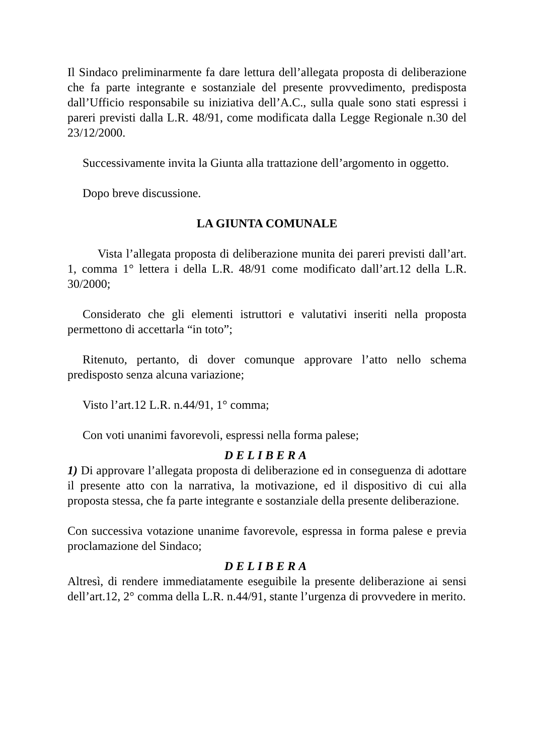Il Sindaco preliminarmente fa dare lettura dell’allegata proposta di deliberazione che fa parte integrante e sostanziale del presente provvedimento, predisposta dall’Ufficio responsabile su iniziativa dell’A.C., sulla quale sono stati espressi i pareri previsti dalla L.R. 48/91, come modificata dalla Legge Regionale n.30 del 23/12/2000.
Successivamente invita la Giunta alla trattazione dell’argomento in oggetto.
Dopo breve discussione.
LA GIUNTA COMUNALE
Vista l’allegata proposta di deliberazione munita dei pareri previsti dall’art. 1, comma 1° lettera i della L.R. 48/91 come modificato dall’art.12 della L.R. 30/2000;
Considerato che gli elementi istruttori e valutativi inseriti nella proposta permettono di accettarla “in toto”;
Ritenuto, pertanto, di dover comunque approvare l’atto nello schema predisposto senza alcuna variazione;
Visto l’art.12 L.R. n.44/91, 1° comma;
Con voti unanimi favorevoli, espressi nella forma palese;
DELIBERA
1) Di approvare l’allegata proposta di deliberazione ed in conseguenza di adottare il presente atto con la narrativa, la motivazione, ed il dispositivo di cui alla proposta stessa, che fa parte integrante e sostanziale della presente deliberazione.
Con successiva votazione unanime favorevole, espressa in forma palese e previa proclamazione del Sindaco;
DELIBERA
Altresì, di rendere immediatamente eseguibile la presente deliberazione ai sensi dell’art.12, 2° comma della L.R. n.44/91, stante l’urgenza di provvedere in merito.